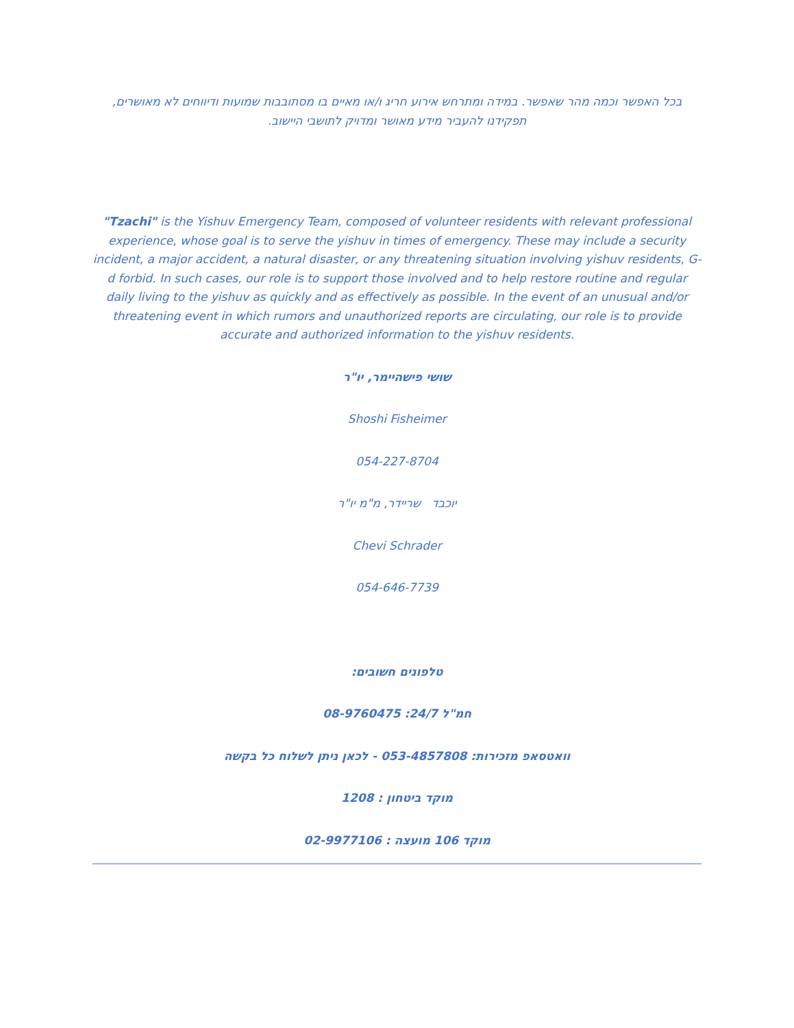בכל האפשר וכמה מהר שאפשר. במידה ומתרחש אירוע חריג ו/או מאיים בו מסתובבות שמועות ודיווחים לא מאושרים, תפקידנו להעביר מידע מאושר ומדויק לתושבי היישוב.
"Tzachi" is the Yishuv Emergency Team, composed of volunteer residents with relevant professional experience, whose goal is to serve the yishuv in times of emergency. These may include a security incident, a major accident, a natural disaster, or any threatening situation involving yishuv residents, G-d forbid. In such cases, our role is to support those involved and to help restore routine and regular daily living to the yishuv as quickly and as effectively as possible. In the event of an unusual and/or threatening event in which rumors and unauthorized reports are circulating, our role is to provide accurate and authorized information to the yishuv residents.
שושי פישהיימר, יו"ר
Shoshi Fisheimer
054-227-8704
יוכבד שריידר, מ"מ יו"ר
Chevi Schrader
054-646-7739
טלפונים חשובים:
חמ"ל 24/7: 08-9760475
וואטסאפ מזכירות: 053-4857808 - לכאן ניתן לשלוח כל בקשה
מוקד ביטחון : 1208
מוקד 106 מועצה : 02-9977106